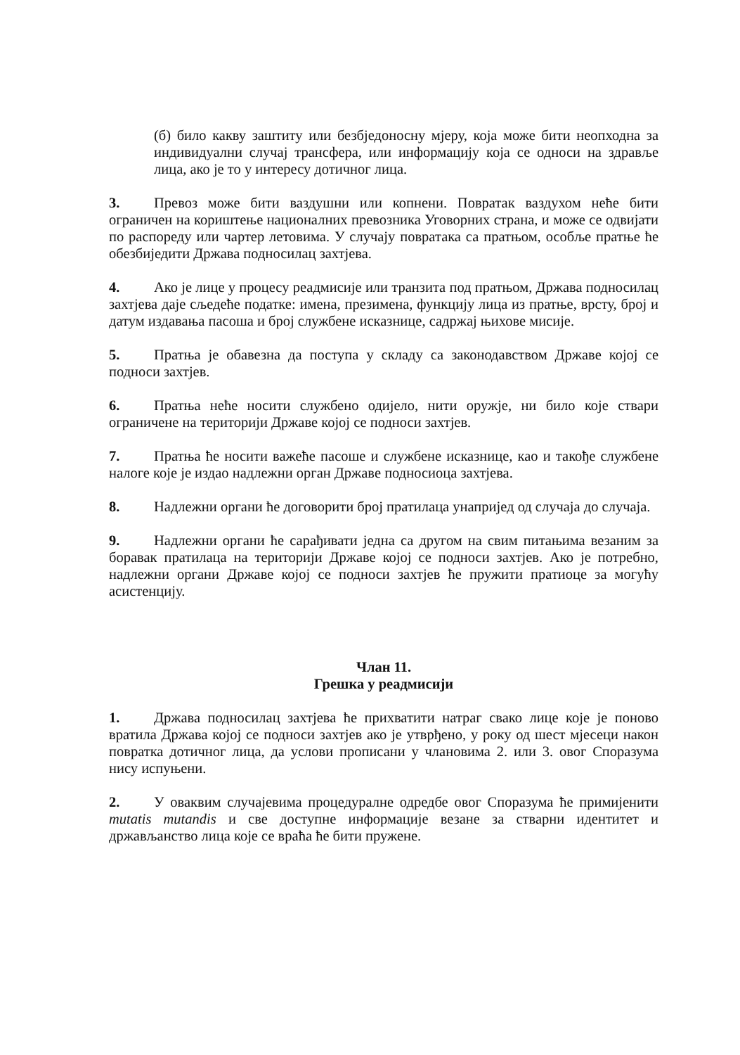(б) било какву заштиту или безбједоносну мјеру, која може бити неопходна за индивидуални случај трансфера, или информацију која се односи на здравље лица, ако је то у интересу дотичног лица.
3. Превоз може бити ваздушни или копнени. Повратак ваздухом неће бити ограничен на кориштење националних превозника Уговорних страна, и може се одвијати по распореду или чартер летовима. У случају повратака са пратњом, особље пратње ће обезбиједити Држава подносилац захтјева.
4. Ако је лице у процесу реадмисије или транзита под пратњом, Држава подносилац захтјева даје сљедеће податке: имена, презимена, функцију лица из пратње, врсту, број и датум издавања пасоша и број службене исказнице, садржај њихове мисије.
5. Пратња је обавезна да поступа у складу са законодавством Државе којој се подноси захтјев.
6. Пратња неће носити службено одијело, нити оружје, ни било које ствари ограничене на територији Државе којој се подноси захтјев.
7. Пратња ће носити важеће пасоше и службене исказнице, као и такође службене налоге које је издао надлежни орган Државе подносиоца захтјева.
8. Надлежни органи ће договорити број пратилаца унапријед од случаја до случаја.
9. Надлежни органи ће сарађивати једна са другом на свим питањима везаним за боравак пратилаца на територији Државе којој се подноси захтјев. Ако је потребно, надлежни органи Државе којој се подноси захтјев ће пружити пратиоце за могућу асистенцију.
Члан 11.
Грешка у реадмисији
1. Држава подносилац захтјева ће прихватити натраг свако лице које је поново вратила Држава којој се подноси захтјев ако је утврђено, у року од шест мјесеци након повратка дотичног лица, да услови прописани у члановима 2. или 3. овог Споразума нису испуњени.
2. У оваквим случајевима процедуралне одредбе овог Споразума ће примијенити mutatis mutandis и све доступне информације везане за стварни идентитет и држављанство лица које се враћа ће бити пружене.